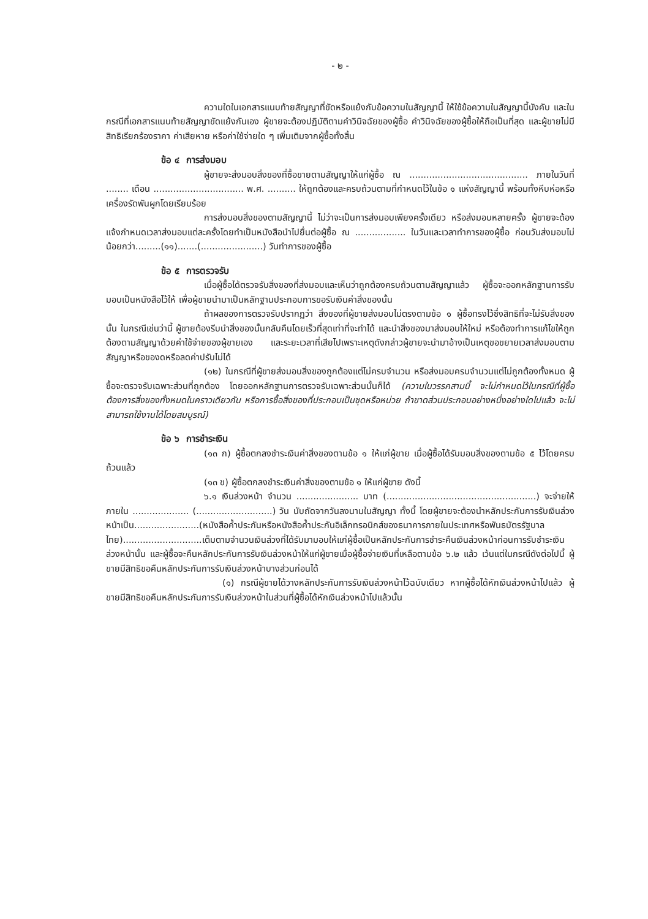- ๒ -
ความใดในเอกสารแนบท้ายสัญญาที่ขัดหรือแย้งกับข้อความในสัญญานี้ ให้ใช้ข้อความในสัญญานี้บังคับ และในกรณีที่เอกสารแนบท้ายสัญญาขัดแย้งกันเอง ผู้ขายจะต้องปฏิบัติตามคำวินิจฉัยของผู้ซื้อ คำวินิจฉัยของผู้ซื้อให้ถือเป็นที่สุด และผู้ขายไม่มีสิทธิเรียกร้องราคา ค่าเสียหาย หรือค่าใช้จ่ายใด ๆ เพิ่มเติมจากผู้ซื้อทั้งสิ้น
ข้อ ๔ การส่งมอบ
ผู้ขายจะส่งมอบสิ่งของที่ซื้อขายตามสัญญาให้แก่ผู้ซื้อ ณ .......................................... ภายในวันที่ ........ เดือน ................................ พ.ศ. .......... ให้ถูกต้องและครบถ้วนตามที่กำหนดไว้ในข้อ ๑ แห่งสัญญานี้ พร้อมทั้งหีบห่อหรือเครื่องรัดพันผูกโดยเรียบร้อย
การส่งมอบสิ่งของตามสัญญานี้ ไม่ว่าจะเป็นการส่งมอบเพียงครั้งเดียว หรือส่งมอบหลายครั้ง ผู้ขายจะต้องแจ้งกำหนดเวลาส่งมอบแต่ละครั้งโดยทำเป็นหนังสือนำไปยื่นต่อผู้ซื้อ ณ .................. ในวันและเวลาทำการของผู้ซื้อ ก่อนวันส่งมอบไม่น้อยกว่า.........(๑๑).......(......................) วันทำการของผู้ซื้อ
ข้อ ๕ การตรวจรับ
เมื่อผู้ซื้อได้ตรวจรับสิ่งของที่ส่งมอบและเห็นว่าถูกต้องครบถ้วนตามสัญญาแล้ว ผู้ซื้อจะออกหลักฐานการรับมอบเป็นหนังสือไว้ให้ เพื่อผู้ขายนำมาเป็นหลักฐานประกอบการขอรับเงินค่าสิ่งของนั้น
ถ้าผลของการตรวจรับปรากฏว่า สิ่งของที่ผู้ขายส่งมอบไม่ตรงตามข้อ ๑ ผู้ซื้อทรงไว้ซึ่งสิทธิที่จะไม่รับสิ่งของนั้น ในกรณีเช่นว่านี้ ผู้ขายต้องรีบนำสิ่งของนั้นกลับคืนโดยเร็วที่สุดเท่าที่จะทำได้ และนำสิ่งของมาส่งมอบให้ใหม่ หรือต้องทำการแก้ไขให้ถูกต้องตามสัญญาด้วยค่าใช้จ่ายของผู้ขายเอง และระยะเวลาที่เสียไปเพราะเหตุดังกล่าวผู้ขายจะนำมาอ้างเป็นเหตุขอขยายเวลาส่งมอบตามสัญญาหรือของดหรือลดค่าปรับไม่ได้
(๑๒) ในกรณีที่ผู้ขายส่งมอบสิ่งของถูกต้องแต่ไม่ครบจำนวน หรือส่งมอบครบจำนวนแต่ไม่ถูกต้องทั้งหมด ผู้ซื้อจะตรวจรับเฉพาะส่วนที่ถูกต้อง โดยออกหลักฐานการตรวจรับเฉพาะส่วนนั้นก็ได้ (ความในวรรคสามนี้ จะไม่กำหนดไว้ในกรณีที่ผู้ซื้อต้องการสิ่งของทั้งหมดในคราวเดียวกัน หรือการซื้อสิ่งของที่ประกอบเป็นชุดหรือหน่วย ถ้าขาดส่วนประกอบอย่างหนึ่งอย่างใดไปแล้ว จะไม่สามารถใช้งานได้โดยสมบูรณ์)
ข้อ ๖ การชำระเงิน
(๑๓ ก) ผู้ซื้อตกลงชำระเงินค่าสิ่งของตามข้อ ๑ ให้แก่ผู้ขาย เมื่อผู้ซื้อได้รับมอบสิ่งของตามข้อ ๕ ไว้โดยครบถ้วนแล้ว
(๑๓ ข) ผู้ซื้อตกลงชำระเงินค่าสิ่งของตามข้อ ๑ ให้แก่ผู้ขาย ดังนี้
๖.๑ เงินล่วงหน้า จำนวน ...................... บาท (.....................................................) จะจ่ายให้ภายใน .................... (...........................) วัน นับถัดจากวันลงนามในสัญญา ทั้งนี้ โดยผู้ขายจะต้องนำหลักประกันการรับเงินล่วงหน้าเป็น.......................(หนังสือค้ำประกันหรือหนังสือค้ำประกันอิเล็กทรอนิกส์ของธนาคารภายในประเทศหรือพันธบัตรรัฐบาลไทย)............................เต็มตามจำนวนเงินล่วงที่ได้รับมามอบให้แก่ผู้ซื้อเป็นหลักประกันการชำระคืนเงินล่วงหน้าก่อนการรับชำระเงินล่วงหน้านั้น และผู้ซื้อจะคืนหลักประกันการรับเงินล่วงหน้าให้แก่ผู้ขายเมื่อผู้ซื้อจ่ายเงินที่เหลือตามข้อ ๖.๒ แล้ว เว้นแต่ในกรณีดังต่อไปนี้ ผู้ขายมีสิทธิขอคืนหลักประกันการรับเงินล่วงหน้าบางส่วนก่อนได้
(๑) กรณีผู้ขายได้วางหลักประกันการรับเงินล่วงหน้าไว้ฉบับเดียว หากผู้ซื้อได้หักเงินล่วงหน้าไปแล้ว ผู้ขายมีสิทธิขอคืนหลักประกันการรับเงินล่วงหน้าในส่วนที่ผู้ซื้อได้หักเงินล่วงหน้าไปแล้วนั้น